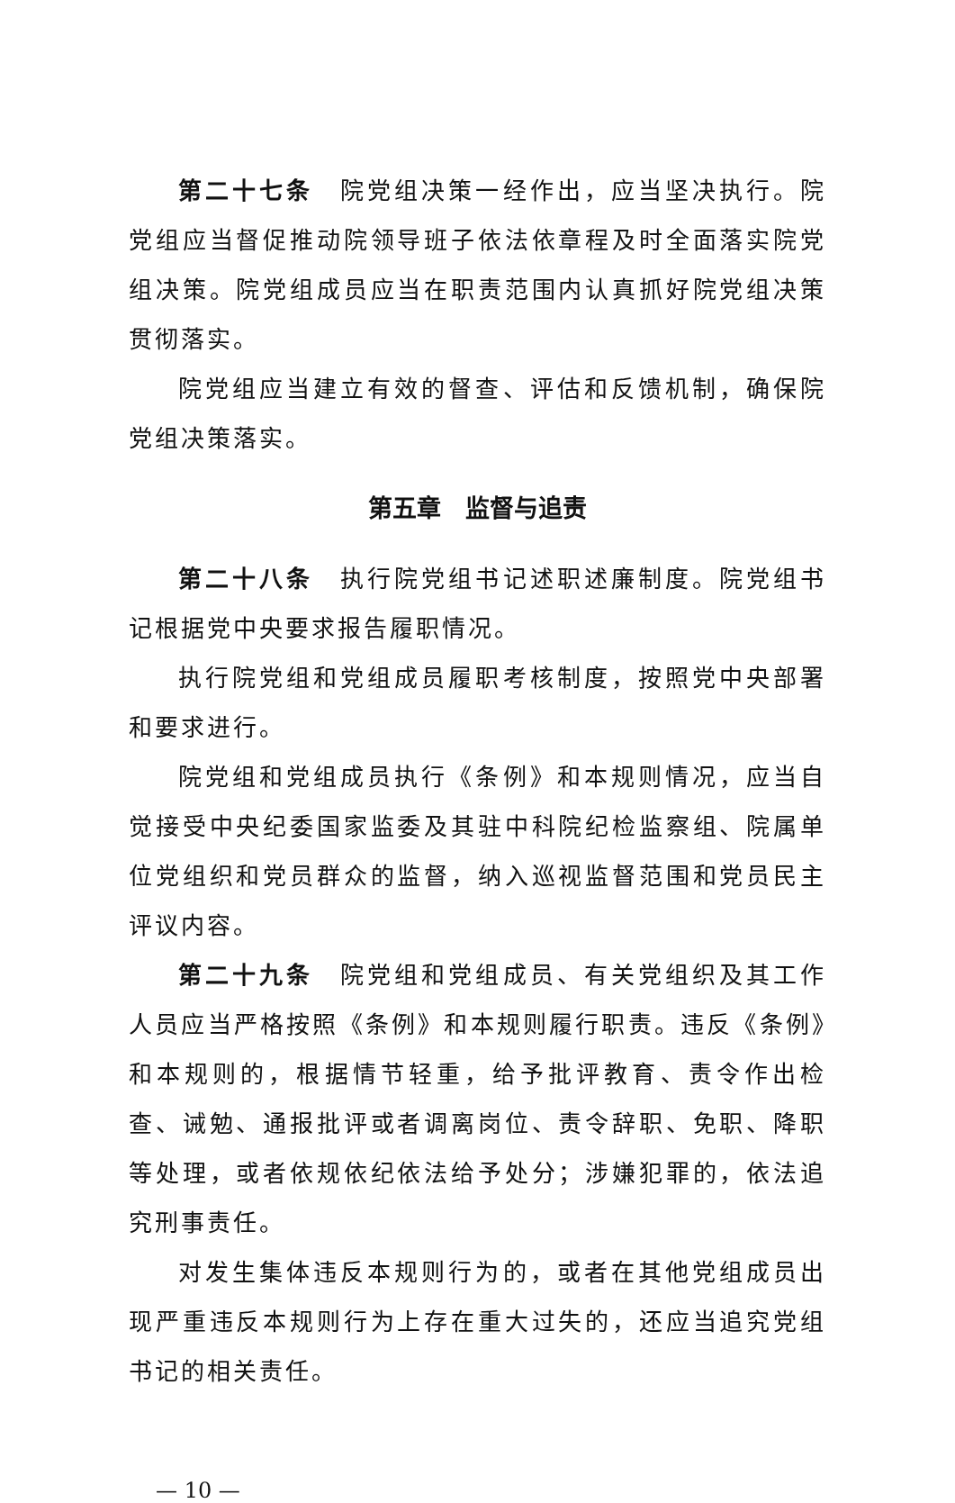第二十七条　院党组决策一经作出，应当坚决执行。院党组应当督促推动院领导班子依法依章程及时全面落实院党组决策。院党组成员应当在职责范围内认真抓好院党组决策贯彻落实。
院党组应当建立有效的督查、评估和反馈机制，确保院党组决策落实。
第五章　监督与追责
第二十八条　执行院党组书记述职述廉制度。院党组书记根据党中央要求报告履职情况。
执行院党组和党组成员履职考核制度，按照党中央部署和要求进行。
院党组和党组成员执行《条例》和本规则情况，应当自觉接受中央纪委国家监委及其驻中科院纪检监察组、院属单位党组织和党员群众的监督，纳入巡视监督范围和党员民主评议内容。
第二十九条　院党组和党组成员、有关党组织及其工作人员应当严格按照《条例》和本规则履行职责。违反《条例》和本规则的，根据情节轻重，给予批评教育、责令作出检查、诫勉、通报批评或者调离岗位、责令辞职、免职、降职等处理，或者依规依纪依法给予处分；涉嫌犯罪的，依法追究刑事责任。
对发生集体违反本规则行为的，或者在其他党组成员出现严重违反本规则行为上存在重大过失的，还应当追究党组书记的相关责任。
— 10 —